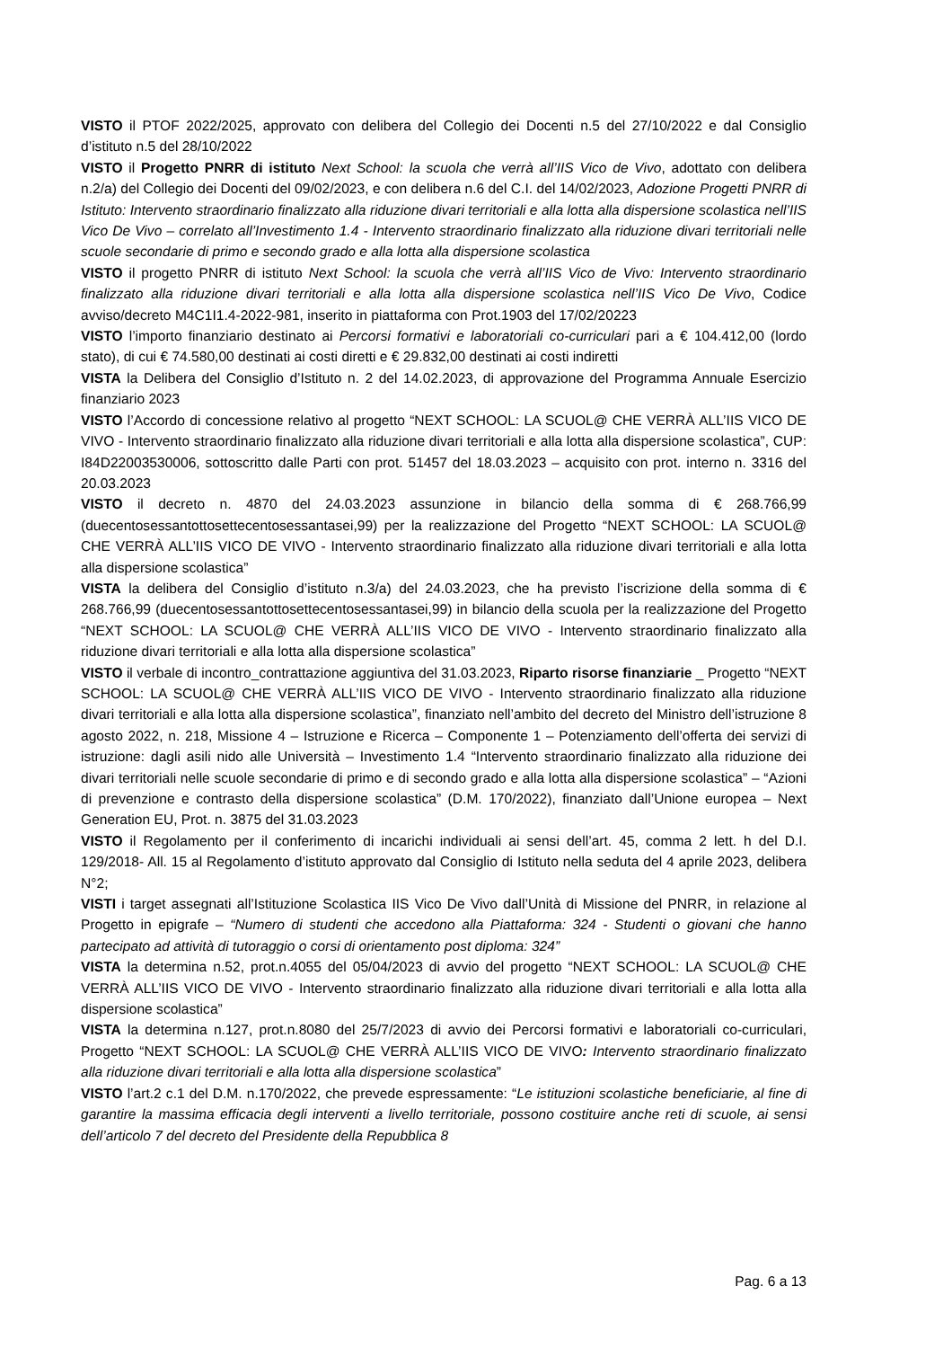VISTO il PTOF 2022/2025, approvato con delibera del Collegio dei Docenti n.5 del 27/10/2022 e dal Consiglio d’istituto n.5 del 28/10/2022
VISTO il Progetto PNRR di istituto Next School: la scuola che verrà all’IIS Vico de Vivo, adottato con delibera n.2/a) del Collegio dei Docenti del 09/02/2023, e con delibera n.6 del C.I. del 14/02/2023, Adozione Progetti PNRR di Istituto: Intervento straordinario finalizzato alla riduzione divari territoriali e alla lotta alla dispersione scolastica nell’IIS Vico De Vivo – correlato all’Investimento 1.4 - Intervento straordinario finalizzato alla riduzione divari territoriali nelle scuole secondarie di primo e secondo grado e alla lotta alla dispersione scolastica
VISTO il progetto PNRR di istituto Next School: la scuola che verrà all’IIS Vico de Vivo: Intervento straordinario finalizzato alla riduzione divari territoriali e alla lotta alla dispersione scolastica nell’IIS Vico De Vivo, Codice avviso/decreto M4C1I1.4-2022-981, inserito in piattaforma con Prot.1903 del 17/02/20223
VISTO l’importo finanziario destinato ai Percorsi formativi e laboratoriali co-curriculari pari a € 104.412,00 (lordo stato), di cui € 74.580,00 destinati ai costi diretti e € 29.832,00 destinati ai costi indiretti
VISTA la Delibera del Consiglio d’Istituto n. 2 del 14.02.2023, di approvazione del Programma Annuale Esercizio finanziario 2023
VISTO l’Accordo di concessione relativo al progetto “NEXT SCHOOL: LA SCUOL@ CHE VERRÀ ALL’IIS VICO DE VIVO - Intervento straordinario finalizzato alla riduzione divari territoriali e alla lotta alla dispersione scolastica”, CUP: I84D22003530006, sottoscritto dalle Parti con prot. 51457 del 18.03.2023 – acquisito con prot. interno n. 3316 del 20.03.2023
VISTO il decreto n. 4870 del 24.03.2023 assunzione in bilancio della somma di € 268.766,99 (duecentosessantottosettecentosessantasei,99) per la realizzazione del Progetto “NEXT SCHOOL: LA SCUOL@ CHE VERRÀ ALL’IIS VICO DE VIVO - Intervento straordinario finalizzato alla riduzione divari territoriali e alla lotta alla dispersione scolastica”
VISTA la delibera del Consiglio d’istituto n.3/a) del 24.03.2023, che ha previsto l’iscrizione della somma di € 268.766,99 (duecentosessantottosettecentosessantasei,99) in bilancio della scuola per la realizzazione del Progetto “NEXT SCHOOL: LA SCUOL@ CHE VERRÀ ALL’IIS VICO DE VIVO - Intervento straordinario finalizzato alla riduzione divari territoriali e alla lotta alla dispersione scolastica”
VISTO il verbale di incontro_contrattazione aggiuntiva del 31.03.2023, Riparto risorse finanziarie _ Progetto “NEXT SCHOOL: LA SCUOL@ CHE VERRÀ ALL’IIS VICO DE VIVO - Intervento straordinario finalizzato alla riduzione divari territoriali e alla lotta alla dispersione scolastica”, finanziato nell’ambito del decreto del Ministro dell’istruzione 8 agosto 2022, n. 218, Missione 4 – Istruzione e Ricerca – Componente 1 – Potenziamento dell’offerta dei servizi di istruzione: dagli asili nido alle Università – Investimento 1.4 “Intervento straordinario finalizzato alla riduzione dei divari territoriali nelle scuole secondarie di primo e di secondo grado e alla lotta alla dispersione scolastica” – “Azioni di prevenzione e contrasto della dispersione scolastica” (D.M. 170/2022), finanziato dall’Unione europea – Next Generation EU, Prot. n. 3875 del 31.03.2023
VISTO il Regolamento per il conferimento di incarichi individuali ai sensi dell’art. 45, comma 2 lett. h del D.I. 129/2018- All. 15 al Regolamento d’istituto approvato dal Consiglio di Istituto nella seduta del 4 aprile 2023, delibera N°2;
VISTI i target assegnati all’Istituzione Scolastica IIS Vico De Vivo dall’Unità di Missione del PNRR, in relazione al Progetto in epigrafe – “Numero di studenti che accedono alla Piattaforma: 324 - Studenti o giovani che hanno partecipato ad attività di tutoraggio o corsi di orientamento post diploma: 324”
VISTA la determina n.52, prot.n.4055 del 05/04/2023 di avvio del progetto “NEXT SCHOOL: LA SCUOL@ CHE VERRÀ ALL’IIS VICO DE VIVO - Intervento straordinario finalizzato alla riduzione divari territoriali e alla lotta alla dispersione scolastica”
VISTA la determina n.127, prot.n.8080 del 25/7/2023 di avvio dei Percorsi formativi e laboratoriali co-curriculari, Progetto “NEXT SCHOOL: LA SCUOL@ CHE VERRÀ ALL’IIS VICO DE VIVO: Intervento straordinario finalizzato alla riduzione divari territoriali e alla lotta alla dispersione scolastica”
VISTO l’art.2 c.1 del D.M. n.170/2022, che prevede espressamente: “Le istituzioni scolastiche beneficiarie, al fine di garantire la massima efficacia degli interventi a livello territoriale, possono costituire anche reti di scuole, ai sensi dell’articolo 7 del decreto del Presidente della Repubblica 8
Pag. 6 a 13